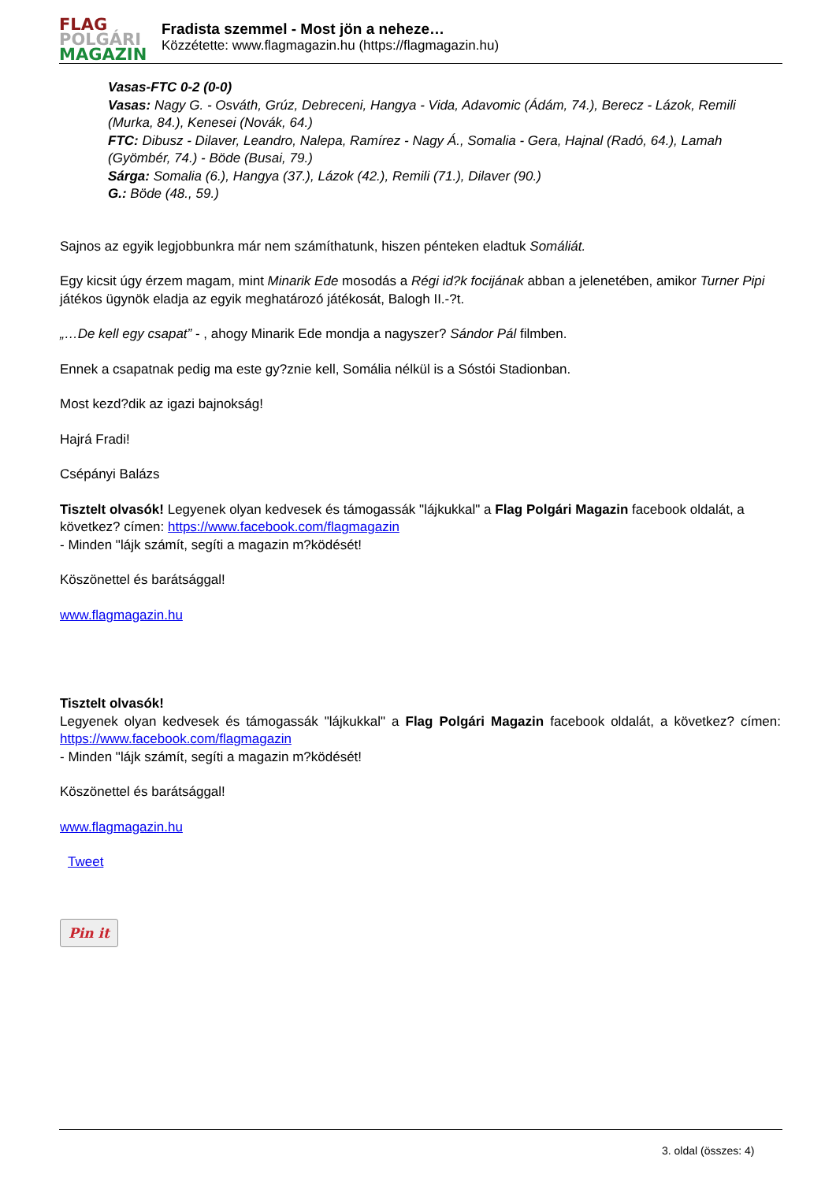FLAG
POLGÁRI
MAGAZIN
Fradista szemmel - Most jön a neheze…
Közzétette: www.flagmagazin.hu (https://flagmagazin.hu)
Vasas-FTC 0-2 (0-0)
Vasas: Nagy G. - Osváth, Grúz, Debreceni, Hangya - Vida, Adavomic (Ádám, 74.), Berecz - Lázok, Remili (Murka, 84.), Kenesei (Novák, 64.)
FTC: Dibusz - Dilaver, Leandro, Nalepa, Ramírez - Nagy Á., Somalia - Gera, Hajnal (Radó, 64.), Lamah (Gyömbér, 74.) - Böde (Busai, 79.)
Sárga: Somalia (6.), Hangya (37.), Lázok (42.), Remili (71.), Dilaver (90.)
G.: Böde (48., 59.)
Sajnos az egyik legjobbunkra már nem számíthatunk, hiszen pénteken eladtuk Somáliát.
Egy kicsit úgy érzem magam, mint Minarik Ede mosodás a Régi id?k focijának abban a jelenetében, amikor Turner Pipi játékos ügynök eladja az egyik meghatározó játékosát, Balogh II.-?t.
„…De kell egy csapat” - , ahogy Minarik Ede mondja a nagyszer? Sándor Pál filmben.
Ennek a csapatnak pedig ma este gy?znie kell, Somália nélkül is a Sóstói Stadionban.
Most kezd?dik az igazi bajnokság!
Hajrá Fradi!
Csépányi Balázs
Tisztelt olvasók! Legyenek olyan kedvesek és támogassák "lájkukkal" a Flag Polgári Magazin facebook oldalát, a következ? címen: https://www.facebook.com/flagmagazin
- Minden "lájk számít, segíti a magazin m?ködését!
Köszönettel és barátsággal!
www.flagmagazin.hu
Tisztelt olvasók!
Legyenek olyan kedvesek és támogassák "lájkukkal" a Flag Polgári Magazin facebook oldalát, a következ? címen: https://www.facebook.com/flagmagazin
- Minden "lájk számít, segíti a magazin m?ködését!
Köszönettel és barátsággal!
www.flagmagazin.hu
Tweet
Pin it
3. oldal (összes: 4)